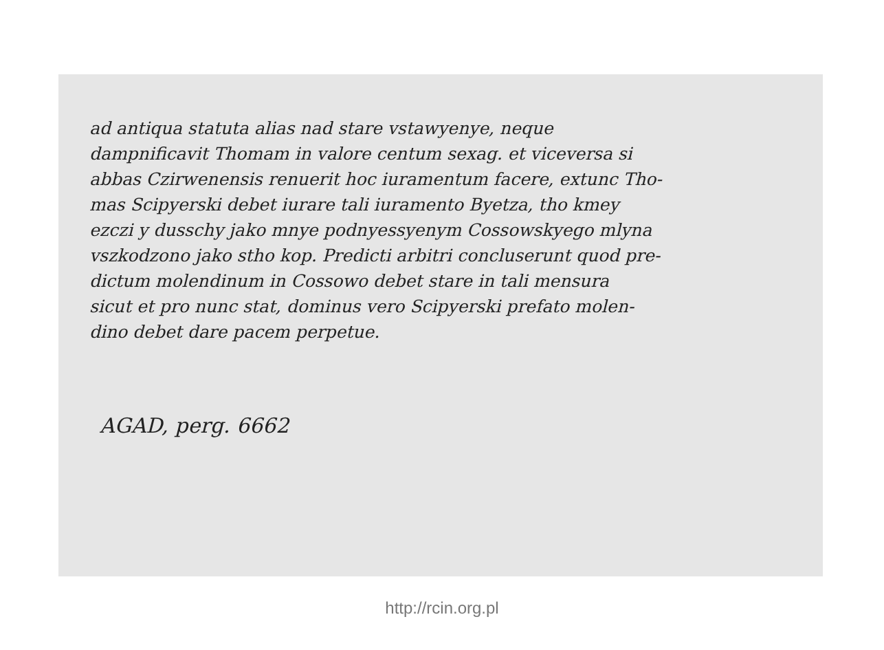ad antiqua statuta alias nad stare vstawyenye, neque
dampnificavit Thomam in valore centum sexag. et viceversa si
abbas Czirwenensis renuerit hoc iuramentum facere, extunc Tho-
mas Scipyerski debet iurare tali iuramento Byetza, tho kmey
ezczi y dusschy jako mnye podnyessyenym Cossowskyego mlyna
vszkodzono jako stho kop. Predicti arbitri concluserunt quod pre-
dictum molendinum in Cossowo debet stare in tali mensura
sicut et pro nunc stat, dominus vero Scipyerski prefato molen-
dino debet dare pacem perpetue.
AGAD, perg. 6662
http://rcin.org.pl